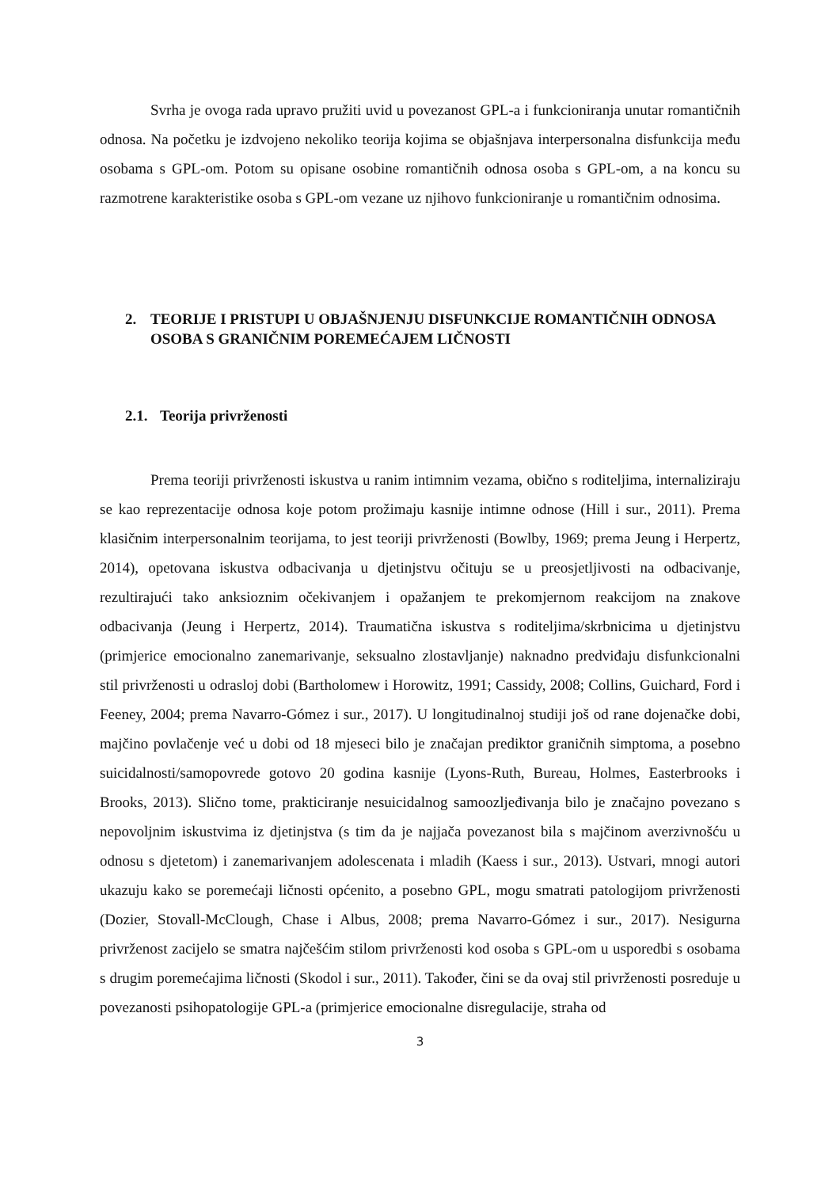Svrha je ovoga rada upravo pružiti uvid u povezanost GPL-a i funkcioniranja unutar romantičnih odnosa. Na početku je izdvojeno nekoliko teorija kojima se objašnjava interpersonalna disfunkcija među osobama s GPL-om. Potom su opisane osobine romantičnih odnosa osoba s GPL-om, a na koncu su razmotrene karakteristike osoba s GPL-om vezane uz njihovo funkcioniranje u romantičnim odnosima.
2. TEORIJE I PRISTUPI U OBJAŠNJENJU DISFUNKCIJE ROMANTIČNIH ODNOSA OSOBA S GRANIČNIM POREMEĆAJEM LIČNOSTI
2.1. Teorija privrženosti
Prema teoriji privrženosti iskustva u ranim intimnim vezama, obično s roditeljima, internaliziraju se kao reprezentacije odnosa koje potom prožimaju kasnije intimne odnose (Hill i sur., 2011). Prema klasičnim interpersonalnim teorijama, to jest teoriji privrženosti (Bowlby, 1969; prema Jeung i Herpertz, 2014), opetovana iskustva odbacivanja u djetinjstvu očituju se u preosjetljivosti na odbacivanje, rezultirajući tako anksioznim očekivanjem i opažanjem te prekomjernom reakcijom na znakove odbacivanja (Jeung i Herpertz, 2014). Traumatična iskustva s roditeljima/skrbnicima u djetinjstvu (primjerice emocionalno zanemarivanje, seksualno zlostavljanje) naknadno predviđaju disfunkcionalni stil privrženosti u odrasloj dobi (Bartholomew i Horowitz, 1991; Cassidy, 2008; Collins, Guichard, Ford i Feeney, 2004; prema Navarro-Gómez i sur., 2017). U longitudinalnoj studiji još od rane dojenačke dobi, majčino povlačenje već u dobi od 18 mjeseci bilo je značajan prediktor graničnih simptoma, a posebno suicidalnosti/samopovrede gotovo 20 godina kasnije (Lyons-Ruth, Bureau, Holmes, Easterbrooks i Brooks, 2013). Slično tome, prakticiranje nesuicidalnog samoozljeđivanja bilo je značajno povezano s nepovoljnim iskustvima iz djetinjstva (s tim da je najjača povezanost bila s majčinom averzivnošću u odnosu s djetetom) i zanemarivanjem adolescenata i mladih (Kaess i sur., 2013). Ustvari, mnogi autori ukazuju kako se poremećaji ličnosti općenito, a posebno GPL, mogu smatrati patologijom privrženosti (Dozier, Stovall-McClough, Chase i Albus, 2008; prema Navarro-Gómez i sur., 2017). Nesigurna privrženost zacijelo se smatra najčešćim stilom privrženosti kod osoba s GPL-om u usporedbi s osobama s drugim poremećajima ličnosti (Skodol i sur., 2011). Također, čini se da ovaj stil privrženosti posreduje u povezanosti psihopatologije GPL-a (primjerice emocionalne disregulacije, straha od
3